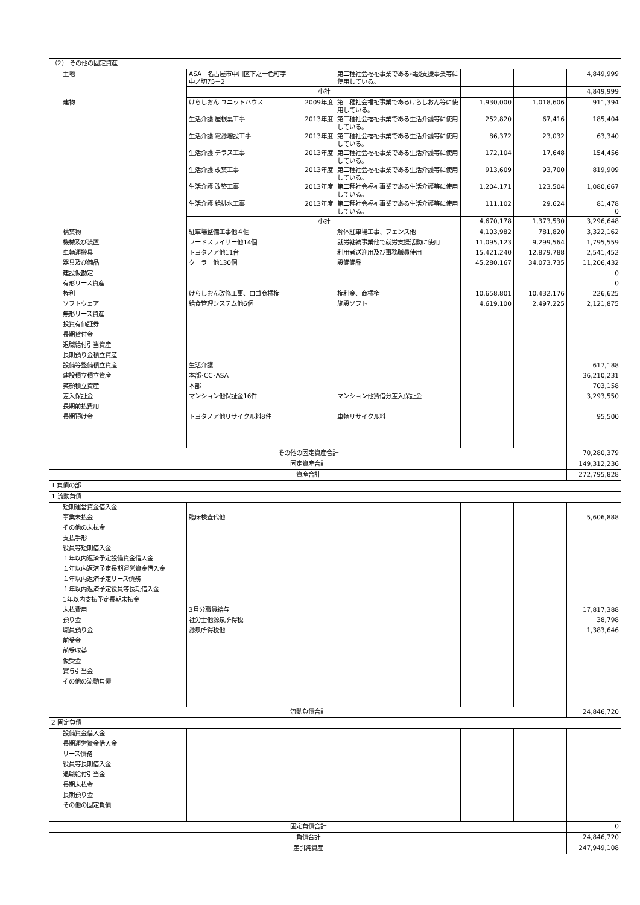| （2） その他の固定資産 | | | | | | |
| 土地 | ASA 名古屋市中川区下之一色町字中ノ切75－2 | | 第二種社会福祉事業である相談支援事業等に使用している。 | | | 4,849,999 |
| | 小計 | | | | | 4,849,999 |
| 建物 | けらしおん ユニットハウス | 2009年度 | 第二種社会福祉事業であるけらしおん等に使用している。 | 1,930,000 | 1,018,606 | 911,394 |
| | 生活介護 屋根裏工事 | 2013年度 | 第二種社会福祉事業である生活介護等に使用している。 | 252,820 | 67,416 | 185,404 |
| | 生活介護 電源増設工事 | 2013年度 | 第二種社会福祉事業である生活介護等に使用している。 | 86,372 | 23,032 | 63,340 |
| | 生活介護 テラス工事 | 2013年度 | 第二種社会福祉事業である生活介護等に使用している。 | 172,104 | 17,648 | 154,456 |
| | 生活介護 改築工事 | 2013年度 | 第二種社会福祉事業である生活介護等に使用している。 | 913,609 | 93,700 | 819,909 |
| | 生活介護 改築工事 | 2013年度 | 第二種社会福祉事業である生活介護等に使用している。 | 1,204,171 | 123,504 | 1,080,667 |
| | 生活介護 給排水工事 | 2013年度 | 第二種社会福祉事業である生活介護等に使用している。 | 111,102 | 29,624 | 81,478 0 |
| | 小計 | | | 4,670,178 | 1,373,530 | 3,296,648 |
| 構築物 | 駐車場整備工事他４個 | | 解体駐車場工事、フェンス他 | 4,103,982 | 781,820 | 3,322,162 |
| 機械及び装置 | フードスライサー他14個 | | 就労継続事業他で就労支援活動に使用 | 11,095,123 | 9,299,564 | 1,795,559 |
| 車輌運搬具 | トヨタノア他11台 | | 利用者送迎用及び事務職員使用 | 15,421,240 | 12,879,788 | 2,541,452 |
| 器具及び備品 | クーラー他130個 | | 設備備品 | 45,280,167 | 34,073,735 | 11,206,432 |
| 建設仮勘定 | | | | | | 0 |
| 有形リース資産 | | | | | | 0 |
| 権利 | けらしおん改修工事、ロゴ商標権 | | 権利金、商標権 | 10,658,801 | 10,432,176 | 226,625 |
| ソフトウェア | 給食管理システム他6個 | | 施設ソフト | 4,619,100 | 2,497,225 | 2,121,875 |
| 無形リース資産 | | | | | | |
| 投資有価証券 | | | | | | |
| 長期貸付金 | | | | | | |
| 退職給付引当資産 | | | | | | |
| 長期預り金積立資産 | | | | | | |
| 設備等整備積立資産 | 生活介護 | | | | | 617,188 |
| 建設積立積立資産 | 本部･CC･ASA | | | | | 36,210,231 |
| 笑顔積立資産 | 本部 | | | | | 703,158 |
| 差入保証金 | マンション他保証金16件 | | マンション他賃借分差入保証金 | | | 3,293,550 |
| 長期前払費用 | | | | | | |
| 長期預け金 | トヨタノア他リサイクル料8件 | | 車輌リサイクル料 | | | 95,500 |
| その他の固定資産合計 | | | | | | 70,280,379 |
| 固定資産合計 | | | | | | 149,312,236 |
| 資産合計 | | | | | | 272,795,828 |
| Ⅱ 負債の部 | | | | | | |
| 1 流動負債 | | | | | | |
| 短期運営資金借入金 | | | | | | |
| 事業未払金 | 臨床検査代他 | | | | | 5,606,888 |
| その他の未払金 | | | | | | |
| 支払手形 | | | | | | |
| 役員等短期借入金 | | | | | | |
| １年以内返済予定設備資金借入金 | | | | | | |
| １年以内返済予定長期運営資金借入金 | | | | | | |
| １年以内返済予定リース債務 | | | | | | |
| １年以内返済予定役員等長期借入金 | | | | | | |
| 1年以内支払予定長期未払金 | | | | | | |
| 未払費用 | 3月分職員給与 | | | | | 17,817,388 |
| 預り金 | 社労士他源泉所得税 | | | | | 38,798 |
| 職員預り金 | 源泉所得税他 | | | | | 1,383,646 |
| 前受金 | | | | | | |
| 前受収益 | | | | | | |
| 仮受金 | | | | | | |
| 賞与引当金 | | | | | | |
| その他の流動負債 | | | | | | |
| 流動負債合計 | | | | | | 24,846,720 |
| 2 固定負債 | | | | | | |
| 設備資金借入金 | | | | | | |
| 長期運営資金借入金 | | | | | | |
| リース債務 | | | | | | |
| 役員等長期借入金 | | | | | | |
| 退職給付引当金 | | | | | | |
| 長期未払金 | | | | | | |
| 長期預り金 | | | | | | |
| その他の固定負債 | | | | | | |
| 固定負債合計 | | | | | | 0 |
| 負債合計 | | | | | | 24,846,720 |
| 差引純資産 | | | | | | 247,949,108 |